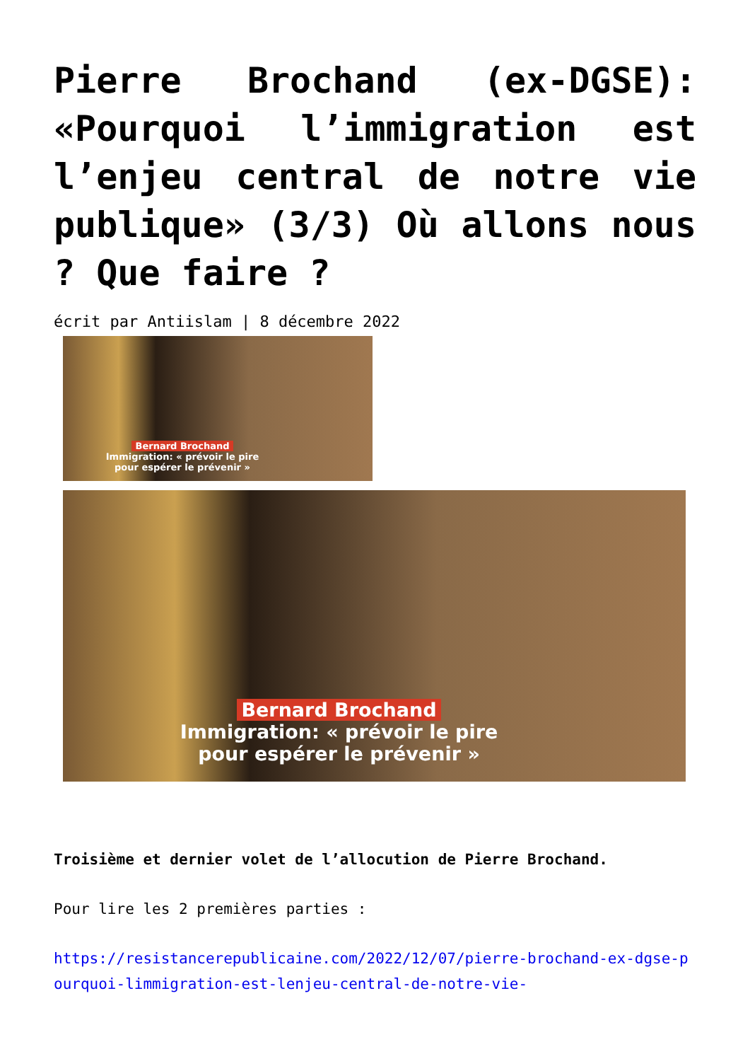Pierre Brochand (ex-DGSE): «Pourquoi l’immigration est l’enjeu central de notre vie publique» (3/3) Où allons nous ? Que faire ?
écrit par Antiislam | 8 décembre 2022
Bernard Brochand
Immigration: « prévoir le pire
pour espérer le prévenir »
Bernard Brochand
Immigration: « prévoir le pire
pour espérer le prévenir »
Troisième et dernier volet de l’allocution de Pierre Brochand.
Pour lire les 2 premières parties :
https://resistancerepublicaine.com/2022/12/07/pierre-brochand-ex-dgse-pourquoi-limmigration-est-lenjeu-central-de-notre-vie-